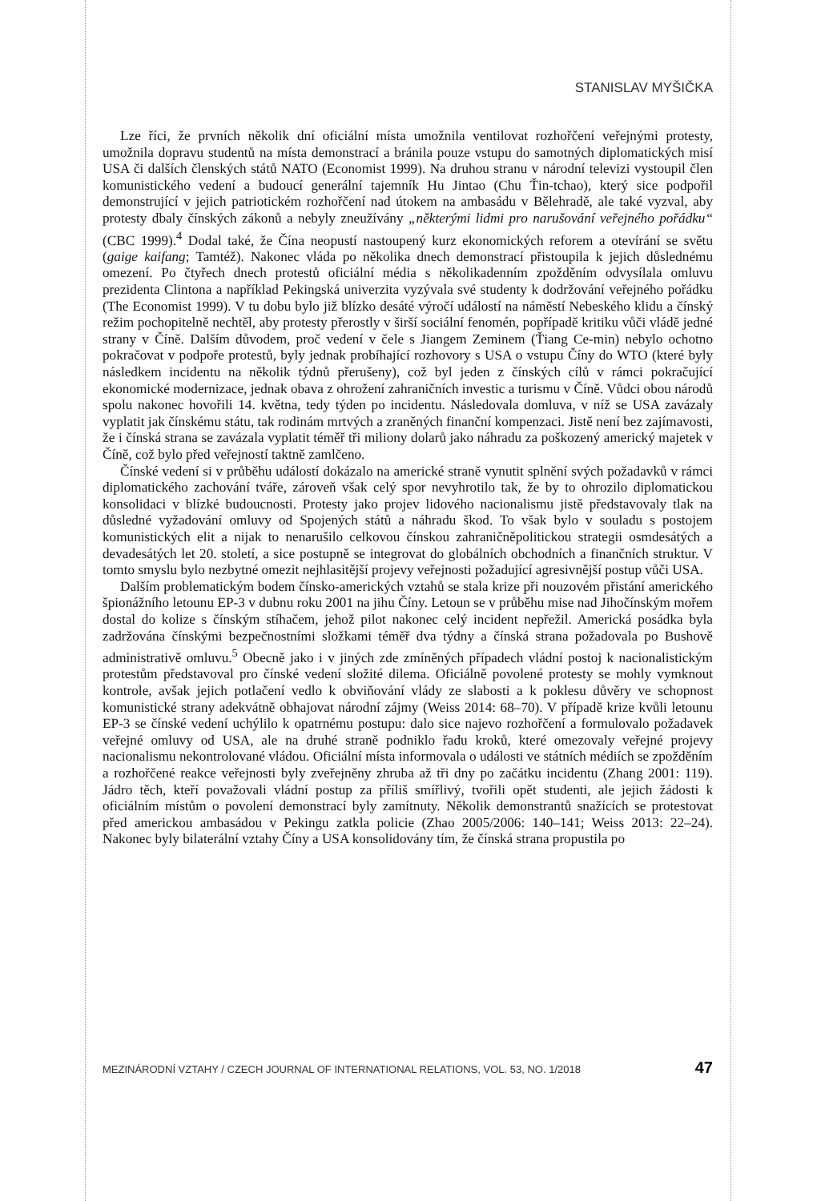STANISLAV MYŠIČKA
Lze říci, že prvních několik dní oficiální místa umožnila ventilovat rozhořčení veřejnými protesty, umožnila dopravu studentů na místa demonstrací a bránila pouze vstupu do samotných diplomatických misí USA či dalších členských států NATO (Economist 1999). Na druhou stranu v národní televizi vystoupil člen komunistického vedení a budoucí generální tajemník Hu Jintao (Chu Ťin-tchao), který sice podpořil demonstrující v jejich patriotickém rozhořčení nad útokem na ambasádu v Bělehradě, ale také vyzval, aby protesty dbaly čínských zákonů a nebyly zneužívány „některými lidmi pro narušování veřejného pořádku“ (CBC 1999).<sup>4</sup> Dodal také, že Čína neopustí nastoupený kurz ekonomických reforem a otevírání se světu (gaige kaifang; Tamtéž). Nakonec vláda po několika dnech demonstrací přistoupila k jejich důslednému omezení. Po čtyřech dnech protestů oficiální média s několikadenním zpožděním odvysílala omluvu prezidenta Clintona a například Pekingská univerzita vyzývala své studenty k dodržování veřejného pořádku (The Economist 1999). V tu dobu bylo již blízko desáté výročí událostí na náměstí Nebeského klidu a čínský režim pochopitelně nechtěl, aby protesty přerostly v širší sociální fenomén, popřípadě kritiku vůči vládě jedné strany v Číně. Dalším důvodem, proč vedení v čele s Jiangem Zeminem (Ťiang Ce-min) nebylo ochotno pokračovat v podpoře protestů, byly jednak probíhající rozhovory s USA o vstupu Číny do WTO (které byly následkem incidentu na několik týdnů přerušeny), což byl jeden z čínských cílů v rámci pokračující ekonomické modernizace, jednak obava z ohrožení zahraničních investic a turismu v Číně. Vůdci obou národů spolu nakonec hovořili 14. května, tedy týden po incidentu. Následovala domluva, v níž se USA zavázaly vyplatit jak čínskému státu, tak rodinám mrtvých a zraněných finanční kompenzaci. Jistě není bez zajímavosti, že i čínská strana se zavázala vyplatit téměř tři miliony dolarů jako náhradu za poškozený americký majetek v Číně, což bylo před veřejností taktně zamlčeno.
Čínské vedení si v průběhu událostí dokázalo na americké straně vynutit splnění svých požadavků v rámci diplomatického zachování tváře, zároveň však celý spor nevyhrotilo tak, že by to ohrozilo diplomatickou konsolidaci v blízké budoucnosti. Protesty jako projev lidového nacionalismu jistě představovaly tlak na důsledné vyžadování omluvy od Spojených států a náhradu škod. To však bylo v souladu s postojem komunistických elit a nijak to nenarušilo celkovou čínskou zahraničněpolitickou strategii osmdesátých a devadesátých let 20. století, a sice postupně se integrovat do globálních obchodních a finančních struktur. V tomto smyslu bylo nezbytné omezit nejhlasitější projevy veřejnosti požadující agresivnější postup vůči USA.
Dalším problematickým bodem čínsko-amerických vztahů se stala krize při nouzovém přistání amerického špionážního letounu EP-3 v dubnu roku 2001 na jihu Číny. Letoun se v průběhu mise nad Jihočínským mořem dostal do kolize s čínským stíhačem, jehož pilot nakonec celý incident nepřežil. Americká posádka byla zadržována čínskými bezpečnostními složkami téměř dva týdny a čínská strana požadovala po Bushově administrativě omluvu.<sup>5</sup> Obecně jako i v jiných zde zmíněných případech vládní postoj k nacionalistickým protestům představoval pro čínské vedení složité dilema. Oficiálně povolené protesty se mohly vymknout kontrole, avšak jejich potlačení vedlo k obviňování vlády ze slabosti a k poklesu důvěry ve schopnost komunistické strany adekvátně obhajovat národní zájmy (Weiss 2014: 68–70). V případě krize kvůli letounu EP-3 se čínské vedení uchýlilo k opatrnému postupu: dalo sice najevo rozhořčení a formulovalo požadavek veřejné omluvy od USA, ale na druhé straně podniklo řadu kroků, které omezovaly veřejné projevy nacionalismu nekontrolované vládou. Oficiální místa informovala o události ve státních médiích se zpožděním a rozhořčené reakce veřejnosti byly zveřejněny zhruba až tři dny po začátku incidentu (Zhang 2001: 119). Jádro těch, kteří považovali vládní postup za příliš smířlivý, tvořili opět studenti, ale jejich žádosti k oficiálním místům o povolení demonstrací byly zamítnuty. Několik demonstrantů snažících se protestovat před americkou ambasádou v Pekingu zatkla policie (Zhao 2005/2006: 140–141; Weiss 2013: 22–24). Nakonec byly bilaterální vztahy Číny a USA konsolidovány tím, že čínská strana propustila po
MEZINÁRODNÍ VZTAHY / CZECH JOURNAL OF INTERNATIONAL RELATIONS, VOL. 53, NO. 1/2018 47